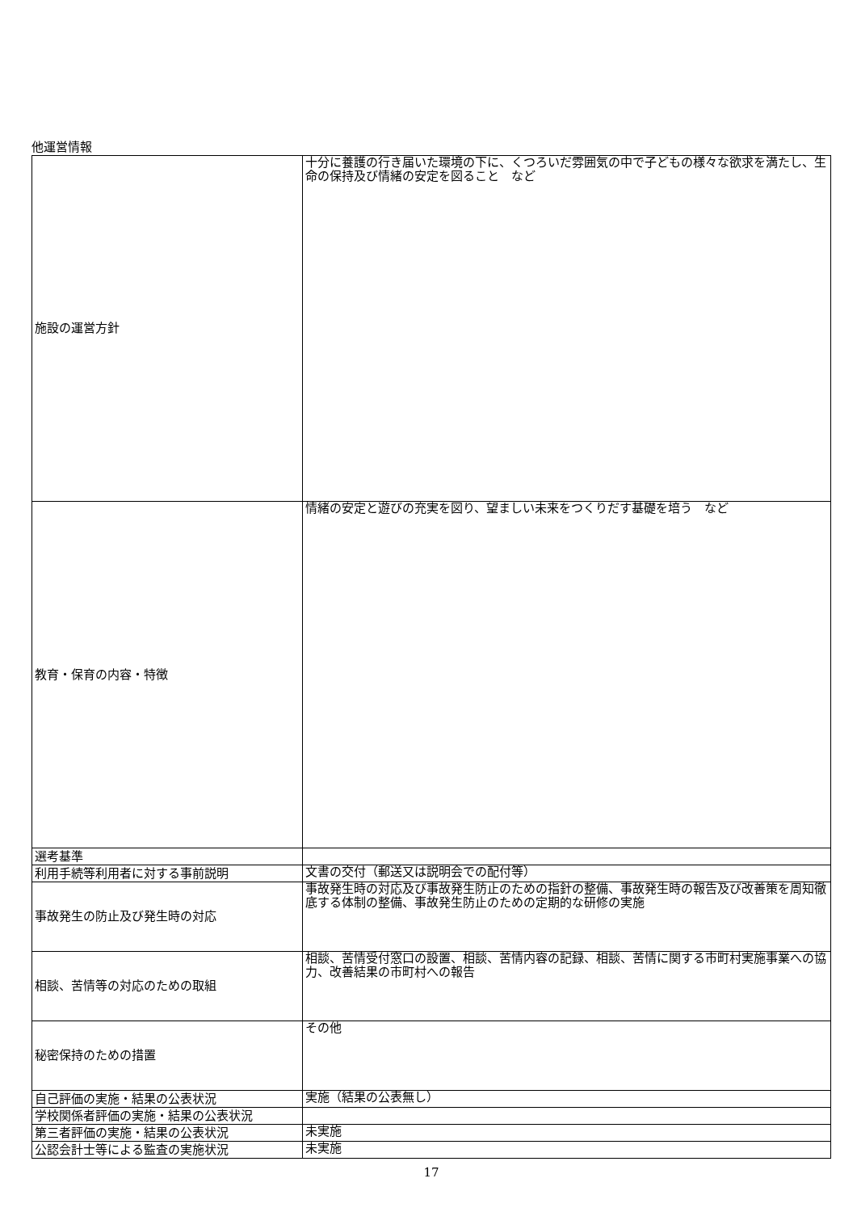他運営情報
| 施設の運営方針 | 十分に養護の行き届いた環境の下に、くつろいだ雰囲気の中で子どもの様々な欲求を満たし、生命の保持及び情緒の安定を図ること など |
| 教育・保育の内容・特徴 | 情緒の安定と遊びの充実を図り、望ましい未来をつくりだす基礎を培う など |
| 選考基準 | |
| 利用手続等利用者に対する事前説明 | 文書の交付（郵送又は説明会での配付等） |
| 事故発生の防止及び発生時の対応 | 事故発生時の対応及び事故発生防止のための指針の整備、事故発生時の報告及び改善策を周知徹底する体制の整備、事故発生防止のための定期的な研修の実施 |
| 相談、苦情等の対応のための取組 | 相談、苦情受付窓口の設置、相談、苦情内容の記録、相談、苦情に関する市町村実施事業への協力、改善結果の市町村への報告 |
| 秘密保持のための措置 | その他 |
| 自己評価の実施・結果の公表状況 | 実施（結果の公表無し） |
| 学校関係者評価の実施・結果の公表状況 | |
| 第三者評価の実施・結果の公表状況 | 未実施 |
| 公認会計士等による監査の実施状況 | 未実施 |
17